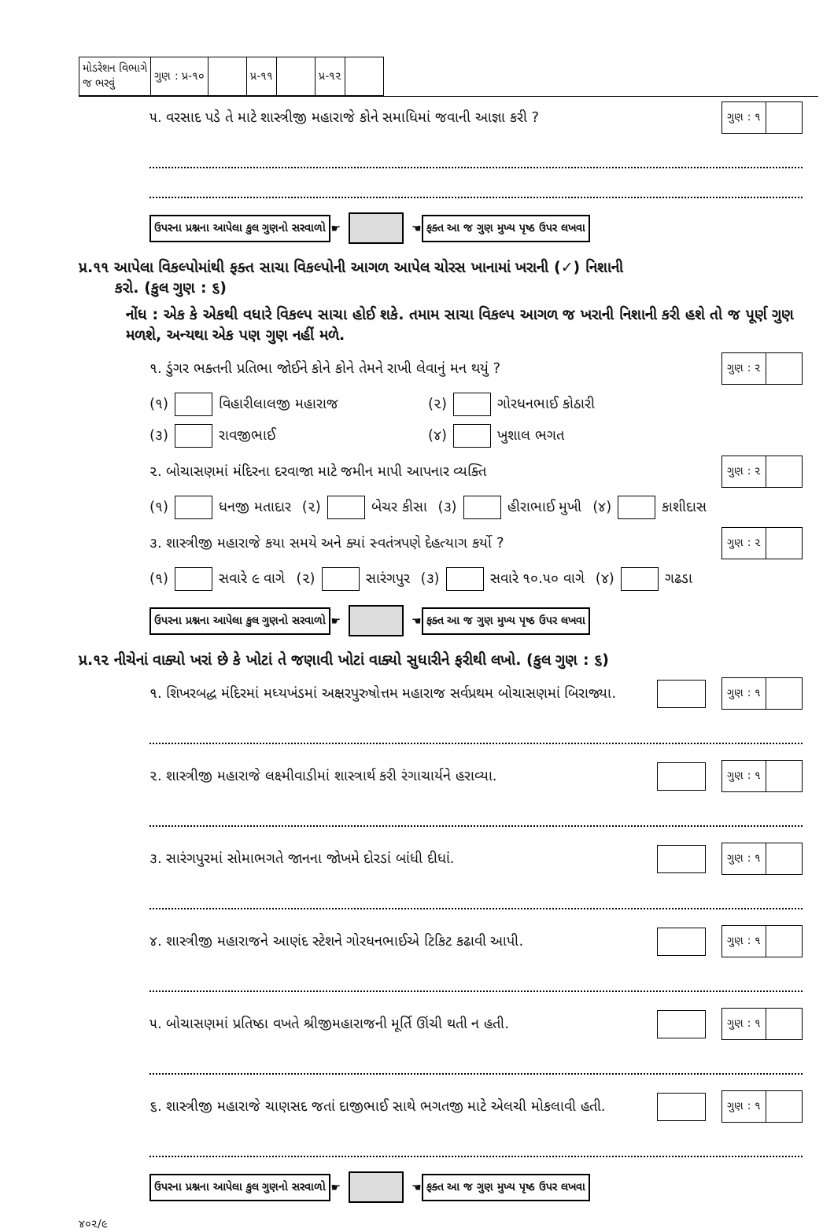| મોડરેશન વિભાગે જ ભરવું | ગુણ : પ્ર-૧૦ | | પ્ર-૧૧ | | પ્ર-૧૨ | |
૫. વરસાદ પડે તે માટે શાસ્ત્રીજી મહારાજે કોને સમાધિમાં જવાની આજ્ઞા કરી ?
ગુણ : ૧
ઉપરના પ્રશ્નના આપેલા કુલ ગુણનો સરવાળો ☛ ☚ ફક્ત આ જ ગુણ મુખ્ય પૃષ્ઠ ઉપર લખવા
પ્ર.૧૧ આપેલા વિકલ્પોમાંથી ફક્ત સાચા વિકલ્પોની આગળ આપેલ ચોરસ ખાનામાં ખરાની (✓) નિશાની
કરો. (કુલ ગુણ : ૬)
નોંધ : એક કે એકથી વધારે વિકલ્પ સાચા હોઈ શકે. તમામ સાચા વિકલ્પ આગળ જ ખરાની નિશાની કરી હશે તો જ પૂર્ણ ગુણ મળશે, અન્યથા એક પણ ગુણ નહીં મળે.
૧. ડુંગર ભક્તની પ્રતિભા જોઈને કોને કોને તેમને રાખી લેવાનું મન થયું ?
ગુણ : ૨
(૧) વિહારીલાલજી મહારાજ (૨) ગોરધનભાઈ કોઠારી (૩) રાવજીભાઈ (૪) ખુશાલ ભગત
૨. બોચાસણમાં મંદિરના દરવાજા માટે જમીન માપી આપનાર વ્યક્તિ
ગુણ : ૨
(૧) ધનજી મતાદાર (૨) બેચર કીસા (૩) હીરાભાઈ મુખી (૪) કાશીદાસ
૩. શાસ્ત્રીજી મહારાજે કયા સમયે અને ક્યાં સ્વતંત્રપણે દેહત્યાગ કર્યો ?
ગુણ : ૨
(૧) સવારે ૯ વાગે (૨) સારંગપુર (૩) સવારે ૧૦.૫૦ વાગે (૪) ગઢડા
ઉપરના પ્રશ્નના આપેલા કુલ ગુણનો સરવાળો ☛ ☚ ફક્ત આ જ ગુણ મુખ્ય પૃષ્ઠ ઉપર લખવા
પ્ર.૧૨ નીચેનાં વાક્યો ખરાં છે કે ખોટાં તે જણાવી ખોટાં વાક્યો સુધારીને ફરીથી લખો. (કુલ ગુણ : ૬)
૧. શિખરબદ્ધ મંદિરમાં મધ્યખંડમાં અક્ષરપુરુષોત્તમ મહારાજ સર્વપ્રથમ બોચાસણમાં બિરાજ્યા.
ગુણ : ૧
૨. શાસ્ત્રીજી મહારાજે લક્ષ્મીવાડીમાં શાસ્ત્રાર્થ કરી રંગાચાર્યને હરાવ્યા.
ગુણ : ૧
૩. સારંગપુરમાં સોમાભગતે જાનના જોખમે દોરડાં બાંધી દીધાં.
ગુણ : ૧
૪. શાસ્ત્રીજી મહારાજને આણંદ સ્ટેશને ગોરધનભાઈએ ટિકિટ કઢાવી આપી.
ગુણ : ૧
૫. બોચાસણમાં પ્રતિષ્ઠા વખતે શ્રીજીમહારાજની મૂર્તિ ઊંચી થતી ન હતી.
ગુણ : ૧
૬. શાસ્ત્રીજી મહારાજે ચાણસદ જતાં દાજીભાઈ સાથે ભગતજી માટે એલચી મોકલાવી હતી.
ગુણ : ૧
ઉપરના પ્રશ્નના આપેલા કુલ ગુણનો સરવાળો ☛ ☚ ફક્ત આ જ ગુણ મુખ્ય પૃષ્ઠ ઉપર લખવા
૪૦૨/૯